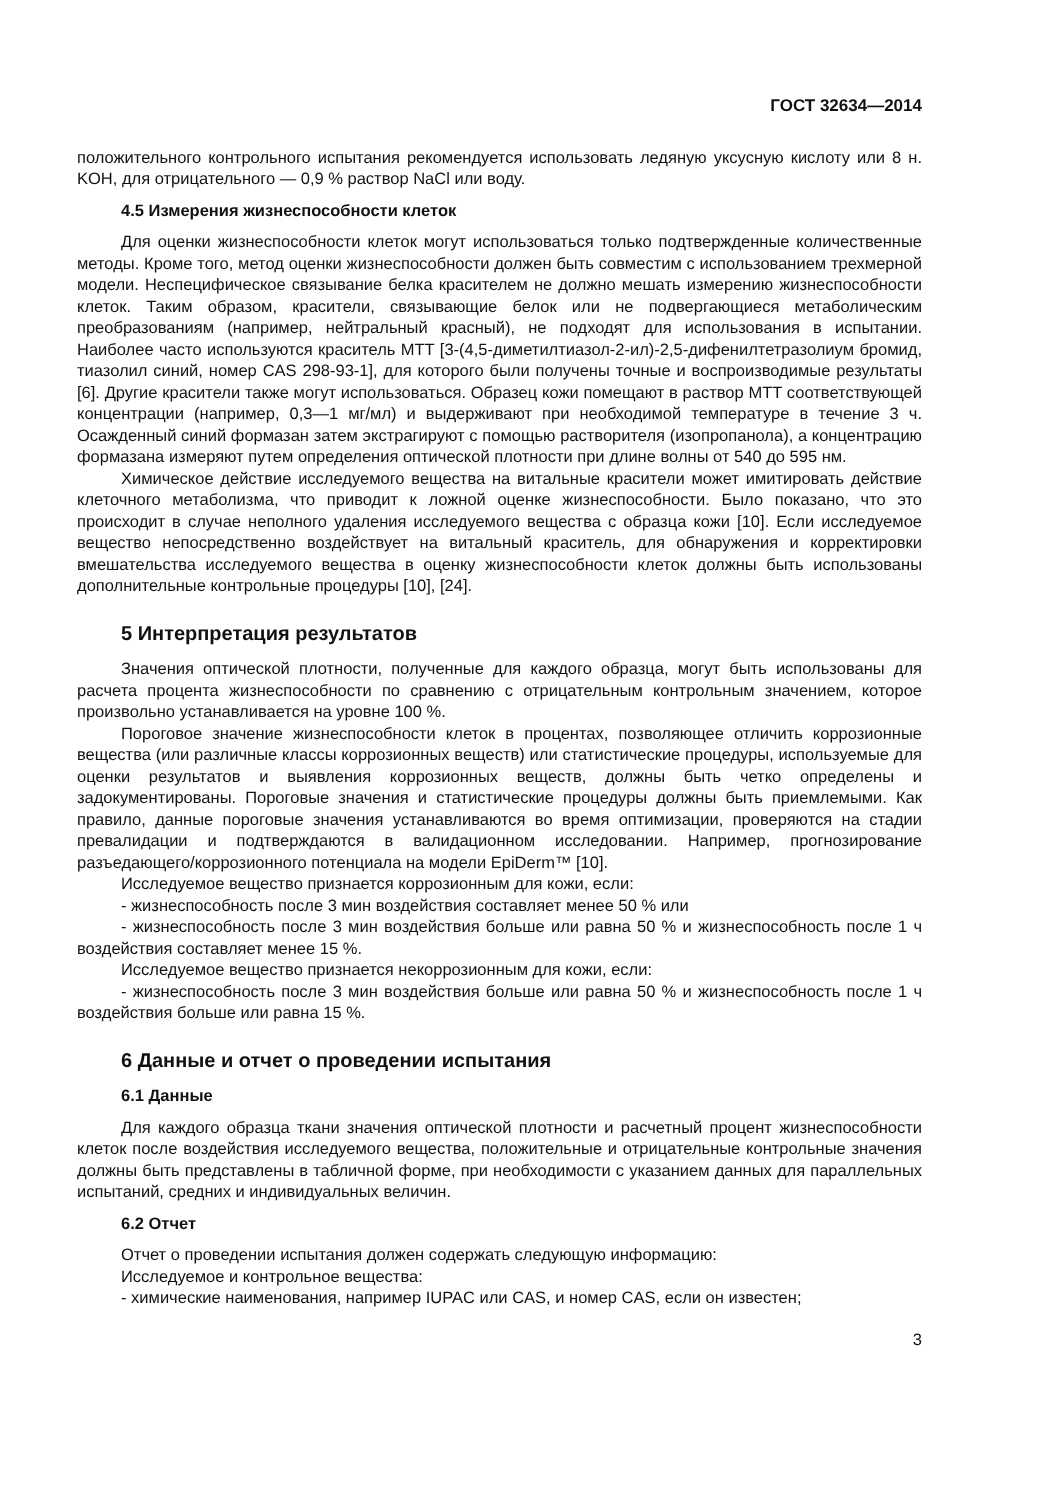ГОСТ 32634—2014
положительного контрольного испытания рекомендуется использовать ледяную уксусную кислоту или 8 н. KOH, для отрицательного — 0,9 % раствор NaCl или воду.
4.5 Измерения жизнеспособности клеток
Для оценки жизнеспособности клеток могут использоваться только подтвержденные количественные методы. Кроме того, метод оценки жизнеспособности должен быть совместим с использованием трехмерной модели. Неспецифическое связывание белка красителем не должно мешать измерению жизнеспособности клеток. Таким образом, красители, связывающие белок или не подвергающиеся метаболическим преобразованиям (например, нейтральный красный), не подходят для использования в испытании. Наиболее часто используются краситель MTT [3-(4,5-диметилтиазол-2-ил)-2,5-дифенилтетразолиум бромид, тиазолил синий, номер CAS 298-93-1], для которого были получены точные и воспроизводимые результаты [6]. Другие красители также могут использоваться. Образец кожи помещают в раствор MTT соответствующей концентрации (например, 0,3—1 мг/мл) и выдерживают при необходимой температуре в течение 3 ч. Осажденный синий формазан затем экстрагируют с помощью растворителя (изопропанола), а концентрацию формазана измеряют путем определения оптической плотности при длине волны от 540 до 595 нм.
Химическое действие исследуемого вещества на витальные красители может имитировать действие клеточного метаболизма, что приводит к ложной оценке жизнеспособности. Было показано, что это происходит в случае неполного удаления исследуемого вещества с образца кожи [10]. Если исследуемое вещество непосредственно воздействует на витальный краситель, для обнаружения и корректировки вмешательства исследуемого вещества в оценку жизнеспособности клеток должны быть использованы дополнительные контрольные процедуры [10], [24].
5 Интерпретация результатов
Значения оптической плотности, полученные для каждого образца, могут быть использованы для расчета процента жизнеспособности по сравнению с отрицательным контрольным значением, которое произвольно устанавливается на уровне 100 %.
Пороговое значение жизнеспособности клеток в процентах, позволяющее отличить коррозионные вещества (или различные классы коррозионных веществ) или статистические процедуры, используемые для оценки результатов и выявления коррозионных веществ, должны быть четко определены и задокументированы. Пороговые значения и статистические процедуры должны быть приемлемыми. Как правило, данные пороговые значения устанавливаются во время оптимизации, проверяются на стадии превалидации и подтверждаются в валидационном исследовании. Например, прогнозирование разъедающего/коррозионного потенциала на модели EpiDerm™ [10].
Исследуемое вещество признается коррозионным для кожи, если:
- жизнеспособность после 3 мин воздействия составляет менее 50 % или
- жизнеспособность после 3 мин воздействия больше или равна 50 % и жизнеспособность после 1 ч воздействия составляет менее 15 %.
Исследуемое вещество признается некоррозионным для кожи, если:
- жизнеспособность после 3 мин воздействия больше или равна 50 % и жизнеспособность после 1 ч воздействия больше или равна 15 %.
6 Данные и отчет о проведении испытания
6.1 Данные
Для каждого образца ткани значения оптической плотности и расчетный процент жизнеспособности клеток после воздействия исследуемого вещества, положительные и отрицательные контрольные значения должны быть представлены в табличной форме, при необходимости с указанием данных для параллельных испытаний, средних и индивидуальных величин.
6.2 Отчет
Отчет о проведении испытания должен содержать следующую информацию:
Исследуемое и контрольное вещества:
- химические наименования, например IUPAC или CAS, и номер CAS, если он известен;
3